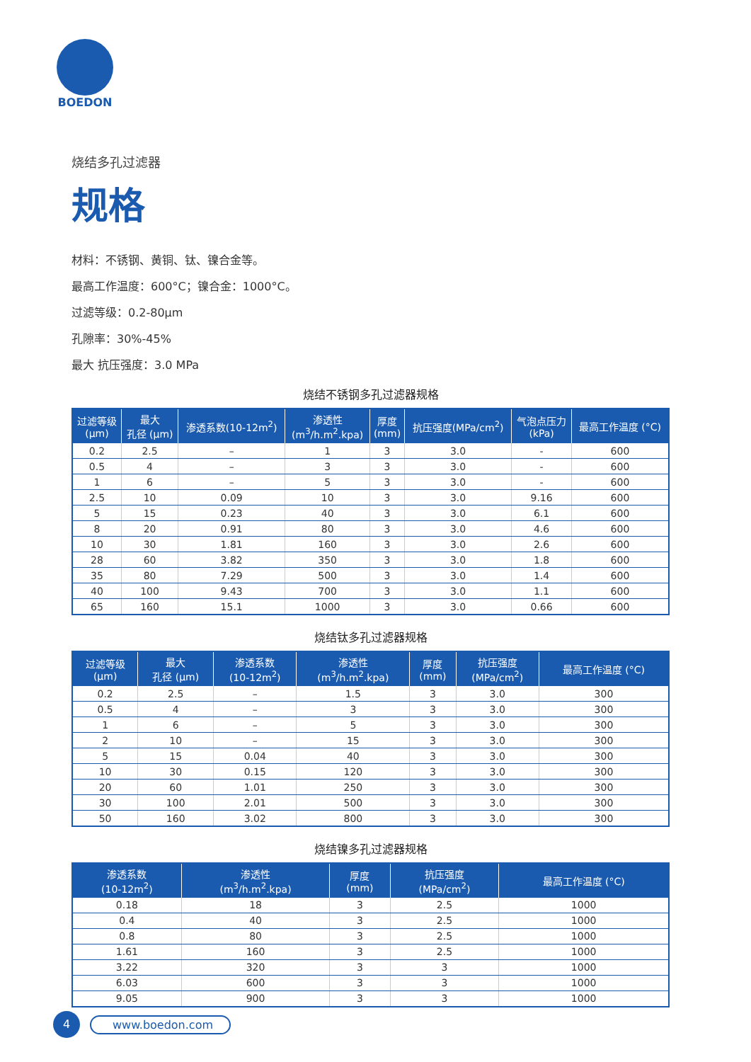BOEDON
烧结多孔过滤器
规格
材料：不锈钢、黄铜、钛、镍合金等。
最高工作温度：600°C；镍合金：1000°C。
过滤等级：0.2-80μm
孔隙率：30%-45%
最大 抗压强度：3.0 MPa
烧结不锈钢多孔过滤器规格
| 过滤等级 (μm) | 最大 孔径 (μm) | 渗透系数(10-12m<sup>2</sup>) | 渗透性 (m<sup>3</sup>/h.m<sup>2</sup>.kpa) | 厚度 (mm) | 抗压强度(MPa/cm<sup>2</sup>) | 气泡点压力 (kPa) | 最高工作温度 (°C) |
| --- | --- | --- | --- | --- | --- | --- | --- |
| 0.2 | 2.5 | – | 1 | 3 | 3.0 | - | 600 |
| 0.5 | 4 | – | 3 | 3 | 3.0 | - | 600 |
| 1 | 6 | – | 5 | 3 | 3.0 | - | 600 |
| 2.5 | 10 | 0.09 | 10 | 3 | 3.0 | 9.16 | 600 |
| 5 | 15 | 0.23 | 40 | 3 | 3.0 | 6.1 | 600 |
| 8 | 20 | 0.91 | 80 | 3 | 3.0 | 4.6 | 600 |
| 10 | 30 | 1.81 | 160 | 3 | 3.0 | 2.6 | 600 |
| 28 | 60 | 3.82 | 350 | 3 | 3.0 | 1.8 | 600 |
| 35 | 80 | 7.29 | 500 | 3 | 3.0 | 1.4 | 600 |
| 40 | 100 | 9.43 | 700 | 3 | 3.0 | 1.1 | 600 |
| 65 | 160 | 15.1 | 1000 | 3 | 3.0 | 0.66 | 600 |
烧结钛多孔过滤器规格
| 过滤等级 (μm) | 最大 孔径 (μm) | 渗透系数 (10-12m<sup>2</sup>) | 渗透性 (m<sup>3</sup>/h.m<sup>2</sup>.kpa) | 厚度 (mm) | 抗压强度 (MPa/cm<sup>2</sup>) | 最高工作温度 (°C) |
| --- | --- | --- | --- | --- | --- | --- |
| 0.2 | 2.5 | – | 1.5 | 3 | 3.0 | 300 |
| 0.5 | 4 | – | 3 | 3 | 3.0 | 300 |
| 1 | 6 | – | 5 | 3 | 3.0 | 300 |
| 2 | 10 | – | 15 | 3 | 3.0 | 300 |
| 5 | 15 | 0.04 | 40 | 3 | 3.0 | 300 |
| 10 | 30 | 0.15 | 120 | 3 | 3.0 | 300 |
| 20 | 60 | 1.01 | 250 | 3 | 3.0 | 300 |
| 30 | 100 | 2.01 | 500 | 3 | 3.0 | 300 |
| 50 | 160 | 3.02 | 800 | 3 | 3.0 | 300 |
烧结镍多孔过滤器规格
| 渗透系数 (10-12m<sup>2</sup>) | 渗透性 (m<sup>3</sup>/h.m<sup>2</sup>.kpa) | 厚度 (mm) | 抗压强度 (MPa/cm<sup>2</sup>) | 最高工作温度 (°C) |
| --- | --- | --- | --- | --- |
| 0.18 | 18 | 3 | 2.5 | 1000 |
| 0.4 | 40 | 3 | 2.5 | 1000 |
| 0.8 | 80 | 3 | 2.5 | 1000 |
| 1.61 | 160 | 3 | 2.5 | 1000 |
| 3.22 | 320 | 3 | 3 | 1000 |
| 6.03 | 600 | 3 | 3 | 1000 |
| 9.05 | 900 | 3 | 3 | 1000 |
4
www.boedon.com